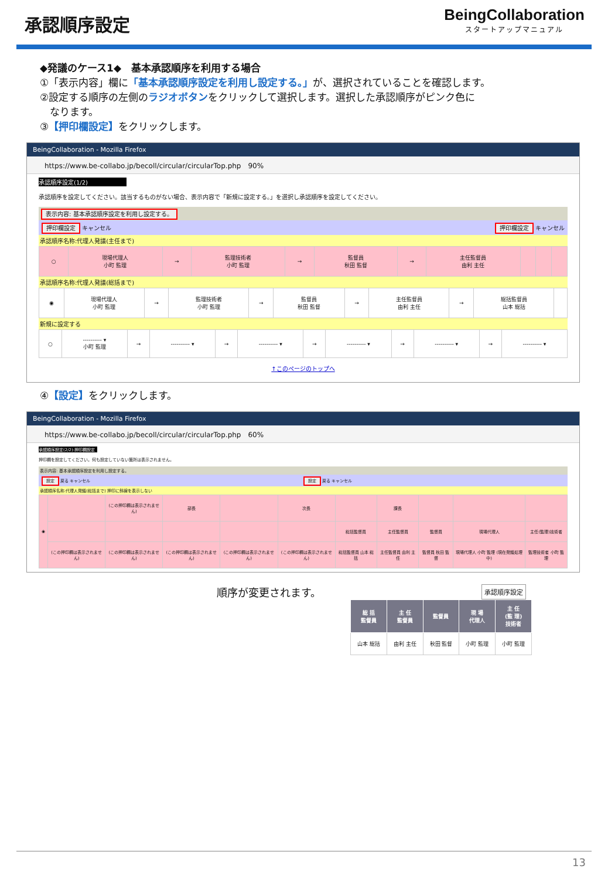承認順序設定
BeingCollaboration
スタートアップマニュアル
◆発議のケース1◆　基本承認順序を利用する場合
①「表示内容」欄に「基本承認順序設定を利用し設定する。」が、選択されていることを確認します。
②設定する順序の左側のラジオボタンをクリックして選択します。選択した承認順序がピンク色に
　なります。
③【押印欄設定】をクリックします。
BeingCollaboration - Mozilla Firefox
https://www.be-collabo.jp/becoll/circular/circularTop.php　90%
承認順序設定(1/2)
承認順序を設定してください。該当するものがない場合、表示内容で「新規に設定する。」を選択し承認順序を設定してください。
表示内容: 基本承認順序設定を利用し設定する。
押印欄設定 キャンセル 押印欄設定 キャンセル
承認順序名称:代理人発議(主任まで)
| ○ | 現場代理人 小町 監理 | → | 監理技術者 小町 監理 | → | 監督員 秋田 監督 | → | 主任監督員 由利 主任 | | | |
承認順序名称:代理人発議(総括まで)
| ◉ | 現場代理人 小町 監理 | → | 監理技術者 小町 監理 | → | 監督員 秋田 監督 | → | 主任監督員 由利 主任 | → | 総括監督員 山本 総括 | |
新規に設定する
| ○ | ---------- ▾ 小町 監理 | → | ---------- ▾ | → | ---------- ▾ | → | ---------- ▾ | → | ---------- ▾ | → | ---------- ▾ |
↑このページのトップへ
④【設定】をクリックします。
BeingCollaboration - Mozilla Firefox
https://www.be-collabo.jp/becoll/circular/circularTop.php　60%
承認順序設定(2/2)-押印欄設定
押印欄を設定してください。何も設定していない箇所は表示されません。
表示内容: 基本承認順序設定を利用し設定する。
設定 戻る キャンセル 設定 戻る キャンセル
承認順序名称:代理人発議(総括まで) 押印に斜線を表示しない
| ◉ | | (この押印欄は表示されません) | 部長 | | 次長 | | 課長 | | | |
| | | | | | | 総括監督員 | 主任監督員 | 監督員 | 現場代理人 | 主任(監理)技術者 |
| | (この押印欄は表示されません) | (この押印欄は表示されません) | (この押印欄は表示されません) | (この押印欄は表示されません) | (この押印欄は表示されません) | 総括監督員 山本 総括 | 主任監督員 由利 主任 | 監督員 秋田 監督 | 現場代理人 小町 監理 (現在発議処理中) | 監理技術者 小町 監理 |
順序が変更されます。 承認順序設定
| 総 括 監督員 | 主 任 監督員 | 監督員 | 現 場 代理人 | 主 任 (監 理) 技術者 |
| --- | --- | --- | --- | --- |
| 山本 総括 | 由利 主任 | 秋田 監督 | 小町 監理 | 小町 監理 |
13